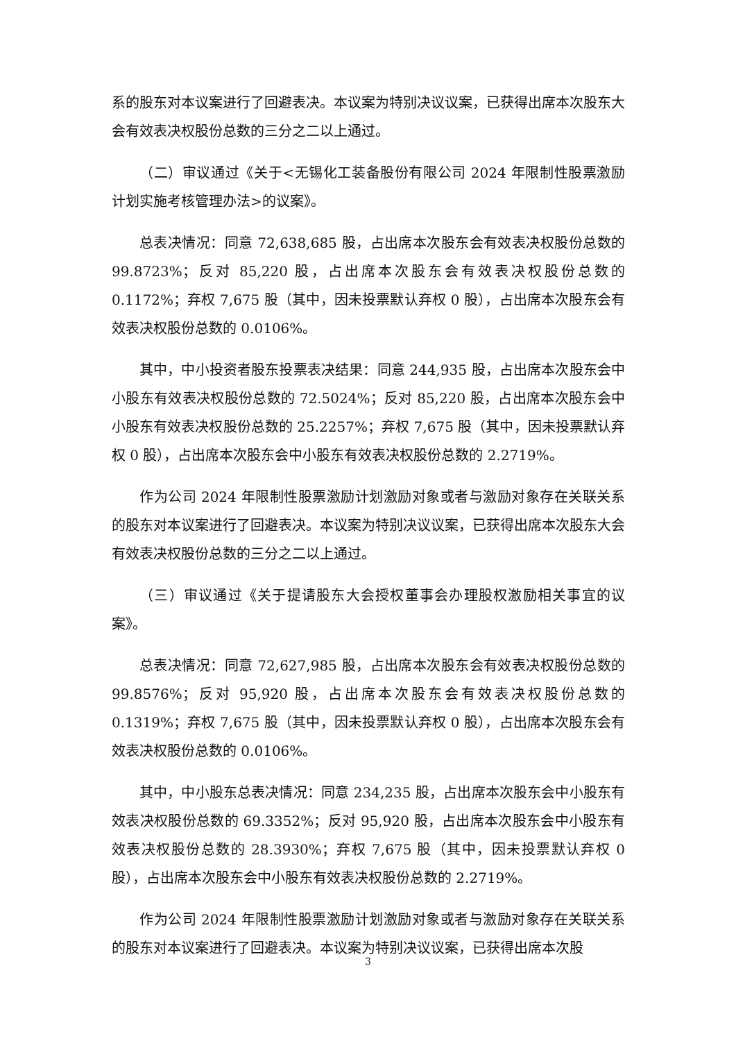系的股东对本议案进行了回避表决。本议案为特别决议议案，已获得出席本次股东大会有效表决权股份总数的三分之二以上通过。
（二）审议通过《关于<无锡化工装备股份有限公司 2024 年限制性股票激励计划实施考核管理办法>的议案》。
总表决情况：同意 72,638,685 股，占出席本次股东会有效表决权股份总数的 99.8723%；反对 85,220 股，占出席本次股东会有效表决权股份总数的 0.1172%；弃权 7,675 股（其中，因未投票默认弃权 0 股），占出席本次股东会有效表决权股份总数的 0.0106%。
其中，中小投资者股东投票表决结果：同意 244,935 股，占出席本次股东会中小股东有效表决权股份总数的 72.5024%；反对 85,220 股，占出席本次股东会中小股东有效表决权股份总数的 25.2257%；弃权 7,675 股（其中，因未投票默认弃权 0 股），占出席本次股东会中小股东有效表决权股份总数的 2.2719%。
作为公司 2024 年限制性股票激励计划激励对象或者与激励对象存在关联关系的股东对本议案进行了回避表决。本议案为特别决议议案，已获得出席本次股东大会有效表决权股份总数的三分之二以上通过。
（三）审议通过《关于提请股东大会授权董事会办理股权激励相关事宜的议案》。
总表决情况：同意 72,627,985 股，占出席本次股东会有效表决权股份总数的 99.8576%；反对 95,920 股，占出席本次股东会有效表决权股份总数的 0.1319%；弃权 7,675 股（其中，因未投票默认弃权 0 股），占出席本次股东会有效表决权股份总数的 0.0106%。
其中，中小股东总表决情况：同意 234,235 股，占出席本次股东会中小股东有效表决权股份总数的 69.3352%；反对 95,920 股，占出席本次股东会中小股东有效表决权股份总数的 28.3930%；弃权 7,675 股（其中，因未投票默认弃权 0 股），占出席本次股东会中小股东有效表决权股份总数的 2.2719%。
作为公司 2024 年限制性股票激励计划激励对象或者与激励对象存在关联关系的股东对本议案进行了回避表决。本议案为特别决议议案，已获得出席本次股
3